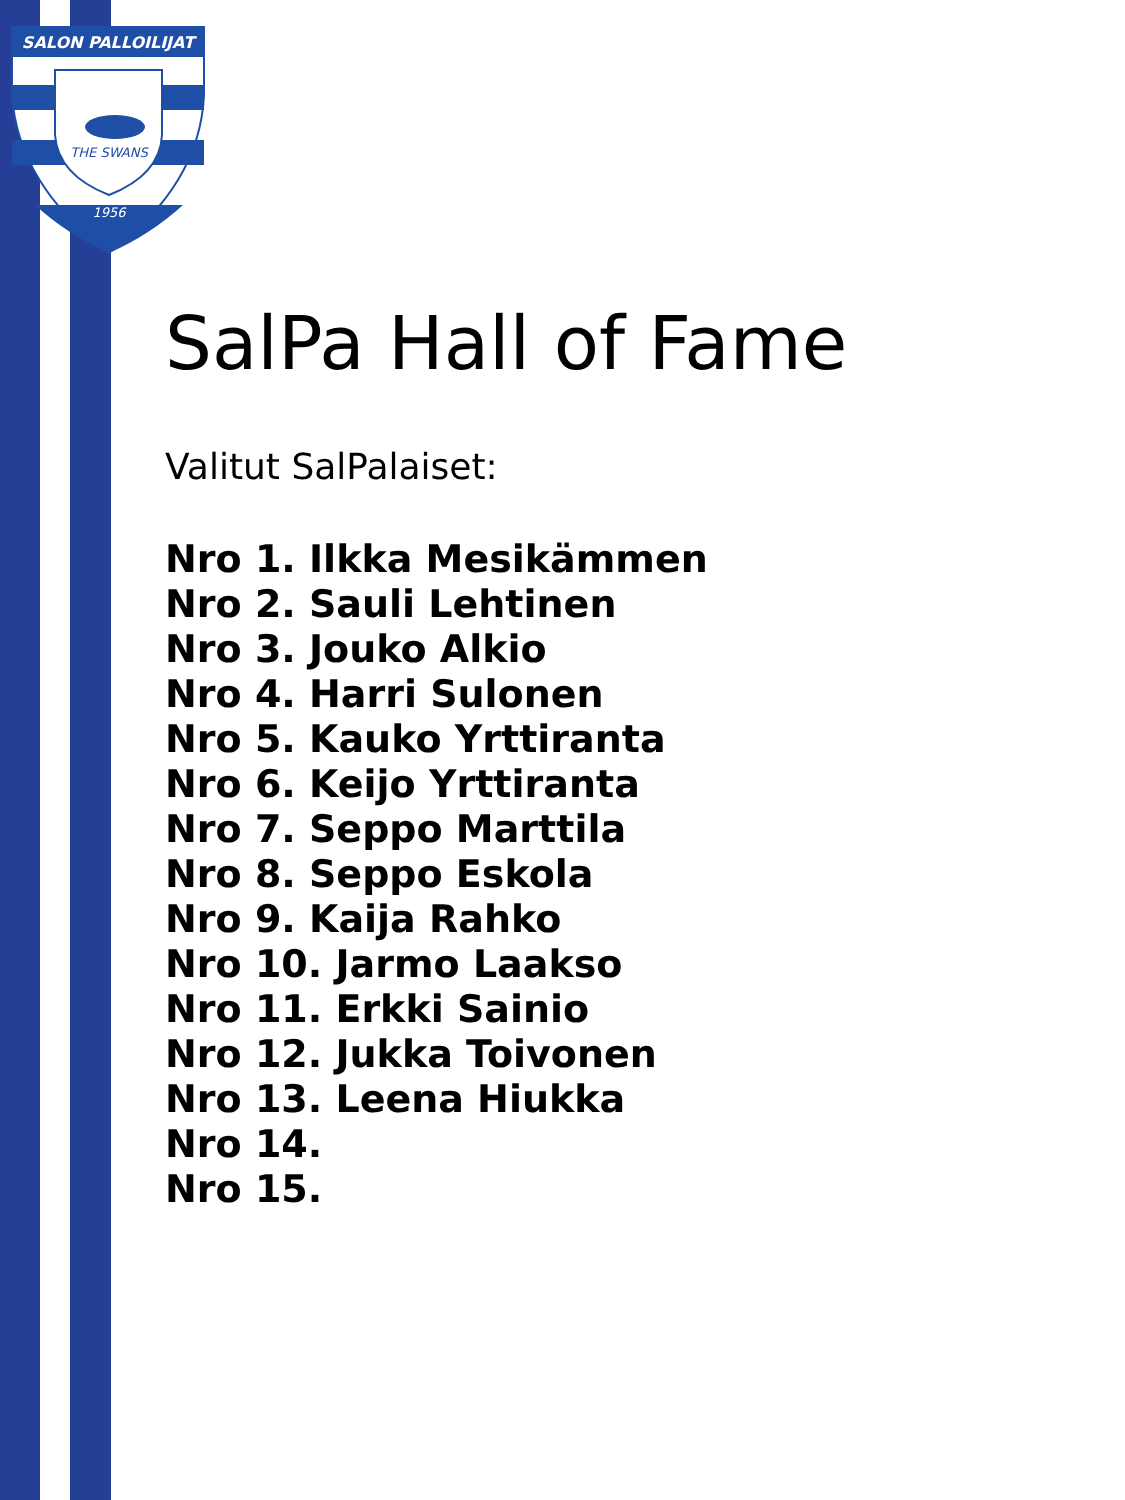SALON PALLOILIJAT
THE SWANS
1956
SalPa Hall of Fame
Valitut SalPalaiset:
Nro 1. Ilkka Mesikämmen
Nro 2. Sauli Lehtinen
Nro 3. Jouko Alkio
Nro 4. Harri Sulonen
Nro 5. Kauko Yrttiranta
Nro 6. Keijo Yrttiranta
Nro 7. Seppo Marttila
Nro 8. Seppo Eskola
Nro 9. Kaija Rahko
Nro 10. Jarmo Laakso
Nro 11. Erkki Sainio
Nro 12. Jukka Toivonen
Nro 13. Leena Hiukka
Nro 14.
Nro 15.